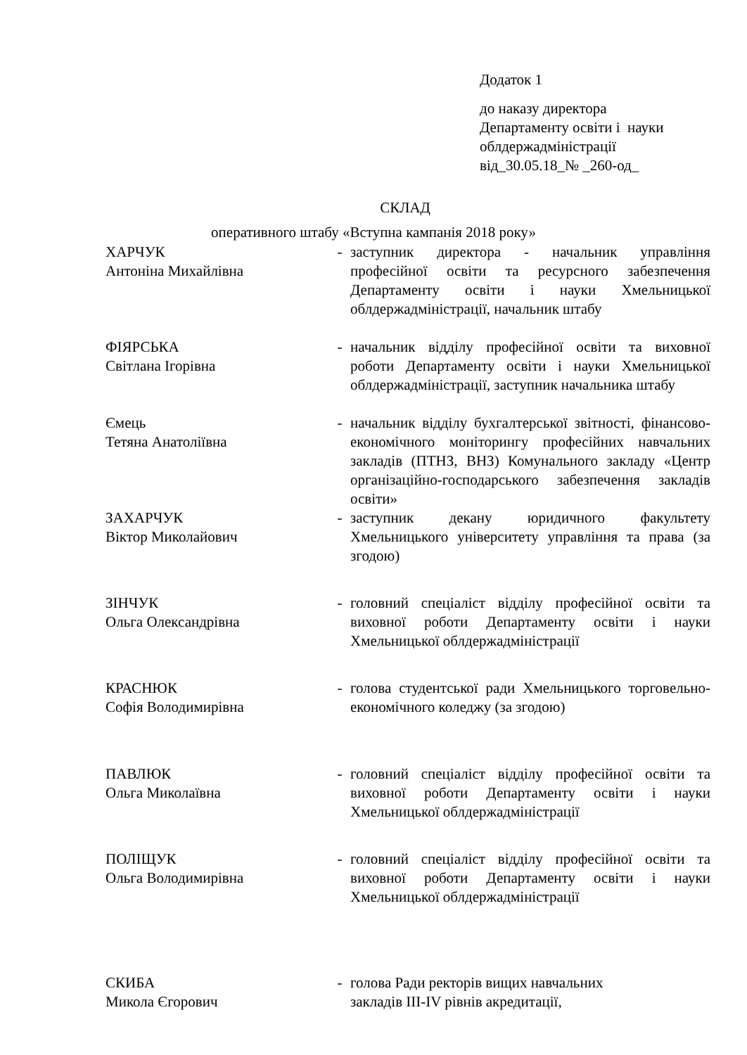Додаток 1
до наказу директора
Департаменту освіти і науки
облдержадміністрації
від_30.05.18_№ _260-од_
СКЛАД
оперативного штабу «Вступна кампанія 2018 року»
| ХАРЧУК Антоніна Михайлівна | - | заступник директора - начальник управління професійної освіти та ресурсного забезпечення Департаменту освіти і науки Хмельницької облдержадміністрації, начальник штабу |
| ФІЯРСЬКА Світлана Ігорівна | - | начальник відділу професійної освіти та виховної роботи Департаменту освіти і науки Хмельницької облдержадміністрації, заступник начальника штабу |
| Ємець Тетяна Анатоліївна | - | начальник відділу бухгалтерської звітності, фінансово-економічного моніторингу професійних навчальних закладів (ПТНЗ, ВНЗ) Комунального закладу «Центр організаційно-господарського забезпечення закладів освіти» |
| ЗАХАРЧУК Віктор Миколайович | - | заступник декану юридичного факультету Хмельницького університету управління та права (за згодою) |
| ЗІНЧУК Ольга Олександрівна | - | головний спеціаліст відділу професійної освіти та виховної роботи Департаменту освіти і науки Хмельницької облдержадміністрації |
| КРАСНЮК Софія Володимирівна | - | голова студентської ради Хмельницького торговельно-економічного коледжу (за згодою) |
| ПАВЛЮК Ольга Миколаївна | - | головний спеціаліст відділу професійної освіти та виховної роботи Департаменту освіти і науки Хмельницької облдержадміністрації |
| ПОЛІЩУК Ольга Володимирівна | - | головний спеціаліст відділу професійної освіти та виховної роботи Департаменту освіти і науки Хмельницької облдержадміністрації |
| СКИБА Микола Єгорович | - | голова Ради ректорів вищих навчальних закладів ІІІ-IV рівнів акредитації, |